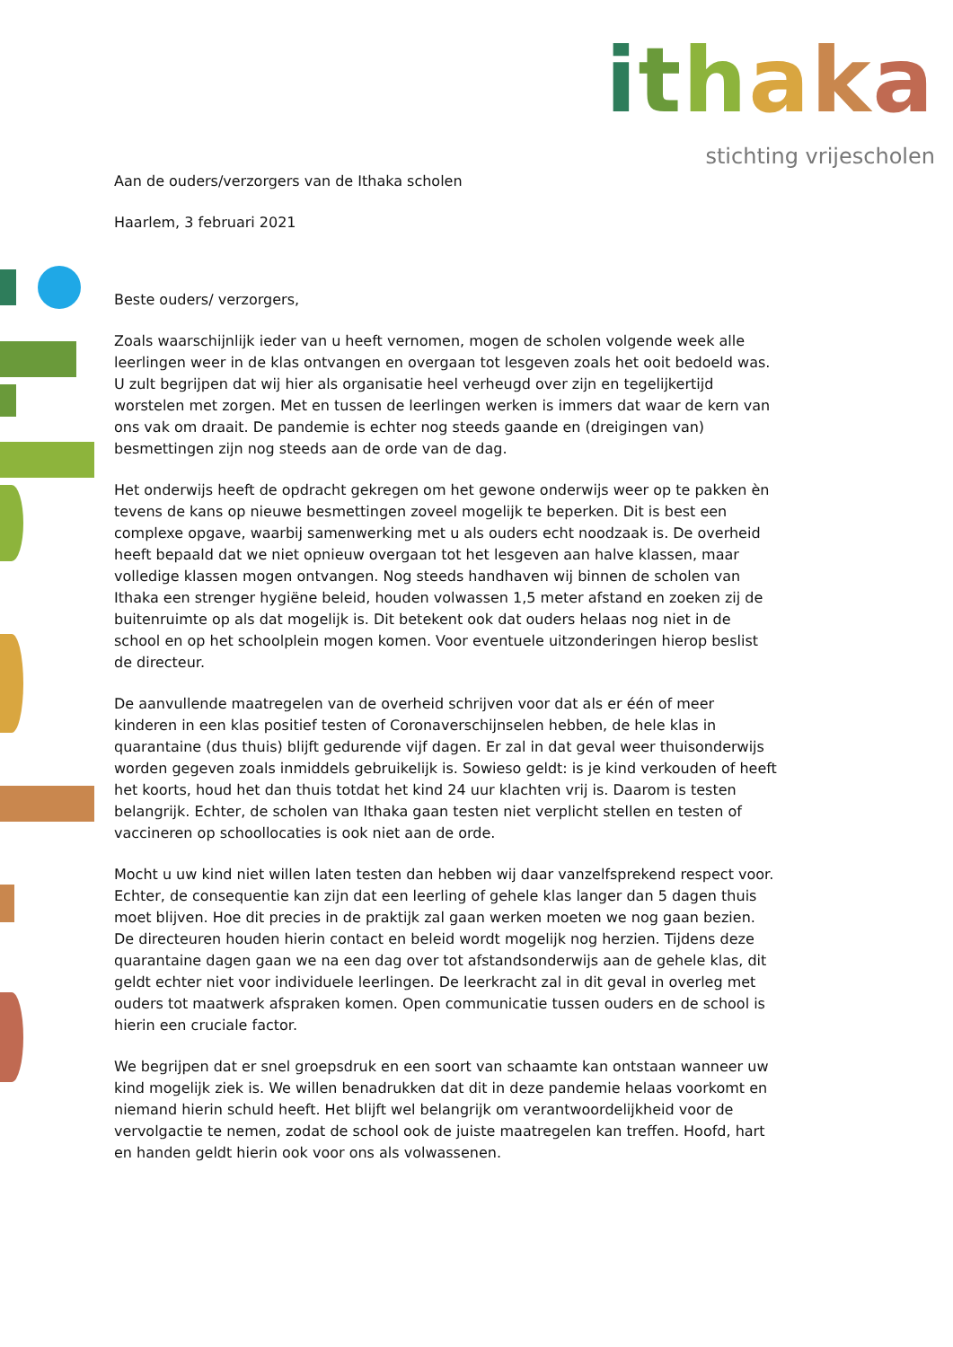ithaka
stichting vrijescholen
Aan de ouders/verzorgers van de Ithaka scholen
Haarlem, 3 februari 2021
Beste ouders/ verzorgers,
Zoals waarschijnlijk ieder van u heeft vernomen, mogen de scholen volgende week alle leerlingen weer in de klas ontvangen en overgaan tot lesgeven zoals het ooit bedoeld was. U zult begrijpen dat wij hier als organisatie heel verheugd over zijn en tegelijkertijd worstelen met zorgen. Met en tussen de leerlingen werken is immers dat waar de kern van ons vak om draait. De pandemie is echter nog steeds gaande en (dreigingen van) besmettingen zijn nog steeds aan de orde van de dag.
Het onderwijs heeft de opdracht gekregen om het gewone onderwijs weer op te pakken èn tevens de kans op nieuwe besmettingen zoveel mogelijk te beperken. Dit is best een complexe opgave, waarbij samenwerking met u als ouders echt noodzaak is. De overheid heeft bepaald dat we niet opnieuw overgaan tot het lesgeven aan halve klassen, maar volledige klassen mogen ontvangen. Nog steeds handhaven wij binnen de scholen van Ithaka een strenger hygiëne beleid, houden volwassen 1,5 meter afstand en zoeken zij de buitenruimte op als dat mogelijk is. Dit betekent ook dat ouders helaas nog niet in de school en op het schoolplein mogen komen. Voor eventuele uitzonderingen hierop beslist de directeur.
De aanvullende maatregelen van de overheid schrijven voor dat als er één of meer kinderen in een klas positief testen of Coronaverschijnselen hebben, de hele klas in quarantaine (dus thuis) blijft gedurende vijf dagen. Er zal in dat geval weer thuisonderwijs worden gegeven zoals inmiddels gebruikelijk is. Sowieso geldt: is je kind verkouden of heeft het koorts, houd het dan thuis totdat het kind 24 uur klachten vrij is. Daarom is testen belangrijk. Echter, de scholen van Ithaka gaan testen niet verplicht stellen en testen of vaccineren op schoollocaties is ook niet aan de orde.
Mocht u uw kind niet willen laten testen dan hebben wij daar vanzelfsprekend respect voor. Echter, de consequentie kan zijn dat een leerling of gehele klas langer dan 5 dagen thuis moet blijven. Hoe dit precies in de praktijk zal gaan werken moeten we nog gaan bezien. De directeuren houden hierin contact en beleid wordt mogelijk nog herzien. Tijdens deze quarantaine dagen gaan we na een dag over tot afstandsonderwijs aan de gehele klas, dit geldt echter niet voor individuele leerlingen. De leerkracht zal in dit geval in overleg met ouders tot maatwerk afspraken komen. Open communicatie tussen ouders en de school is hierin een cruciale factor.
We begrijpen dat er snel groepsdruk en een soort van schaamte kan ontstaan wanneer uw kind mogelijk ziek is. We willen benadrukken dat dit in deze pandemie helaas voorkomt en niemand hierin schuld heeft. Het blijft wel belangrijk om verantwoordelijkheid voor de vervolgactie te nemen, zodat de school ook de juiste maatregelen kan treffen. Hoofd, hart en handen geldt hierin ook voor ons als volwassenen.